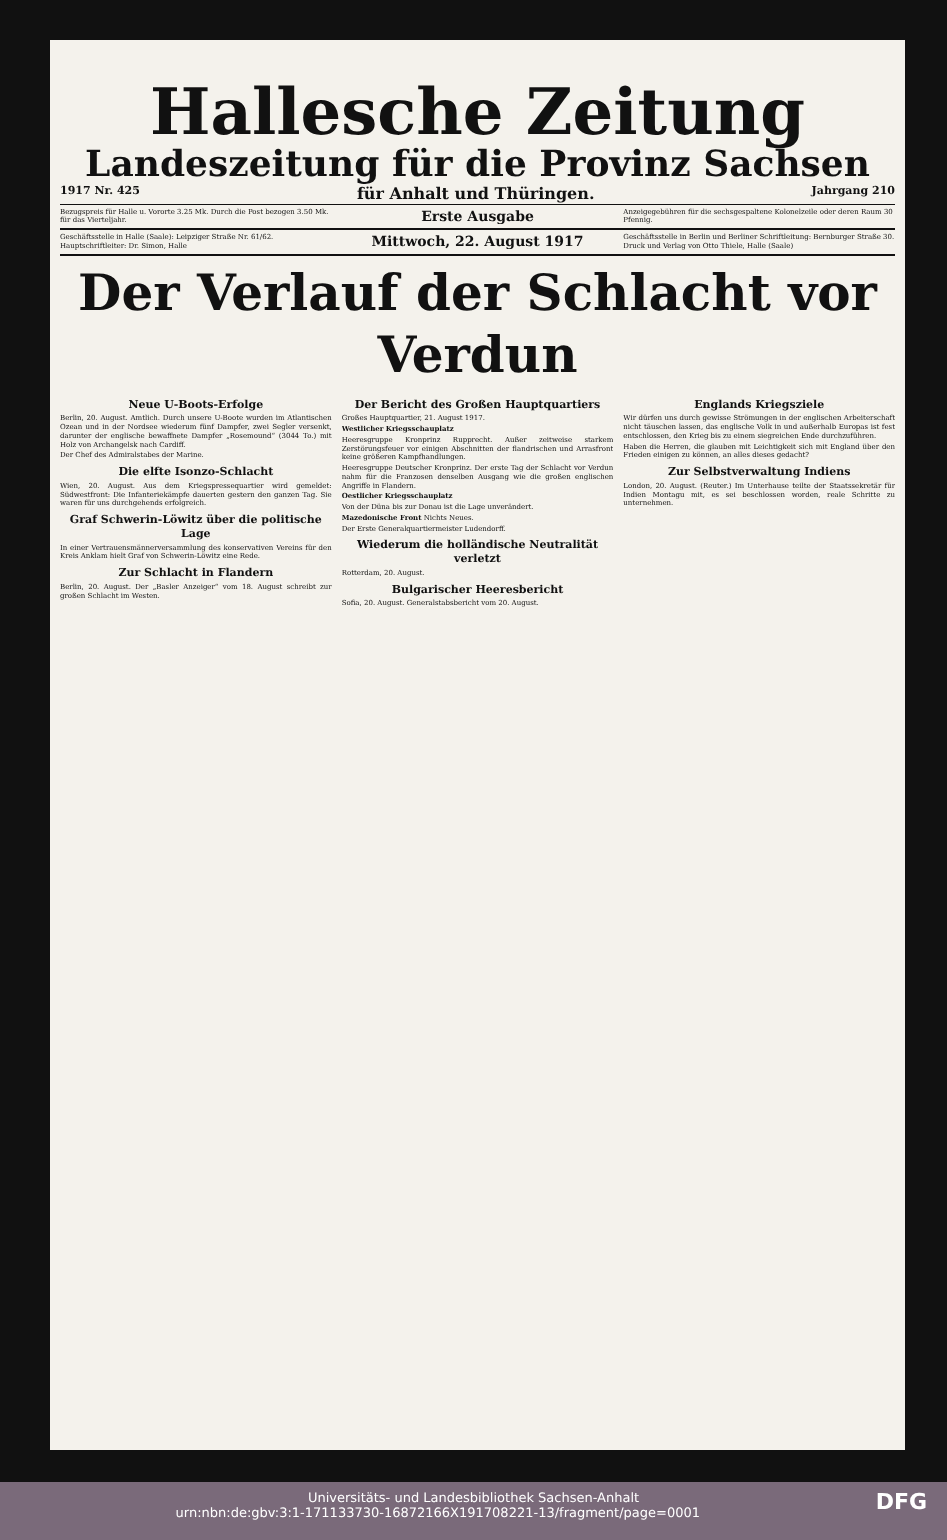Hallesche Zeitung
Landeszeitung für die Provinz Sachsen
1917 Nr. 425 für Anhalt und Thüringen. Jahrgang 210
Bezugspreis für Halle u. Vororte 3.25 Mk. Durch die Post bezogen 3.50 Mk. für das Vierteljahr.
Erste Ausgabe
Anzeigegebühren für die sechsgespaltene Kolonelzeile oder deren Raum 30 Pfennig.
Geschäftsstelle in Halle (Saale): Leipziger Straße Nr. 61/62. Hauptschriftleiter: Dr. Simon, Halle
Mittwoch, 22. August 1917
Geschäftsstelle in Berlin und Berliner Schriftleitung: Bernburger Straße 30. Druck und Verlag von Otto Thiele, Halle (Saale)
Der Verlauf der Schlacht vor Verdun
Neue U-Boots-Erfolge
Berlin, 20. August. Amtlich. Durch unsere U-Boote wurden im Atlantischen Ozean und in der Nordsee wiederum fünf Dampfer, zwei Segler versenkt, darunter der englische bewaffnete Dampfer „Rosemound“ (3044 To.) mit Holz von Archangelsk nach Cardiff.
Der Chef des Admiralstabes der Marine.
Die elfte Isonzo-Schlacht
Wien, 20. August. Aus dem Kriegspressequartier wird gemeldet: Südwestfront: Die Infanteriekämpfe dauerten gestern den ganzen Tag. Sie waren für uns durchgehends erfolgreich.
Graf Schwerin-Löwitz über die politische Lage
In einer Vertrauensmännerversammlung des konservativen Vereins für den Kreis Anklam hielt Graf von Schwerin-Löwitz eine Rede.
Zur Schlacht in Flandern
Berlin, 20. August. Der „Basler Anzeiger“ vom 18. August schreibt zur großen Schlacht im Westen.
Der Bericht des Großen Hauptquartiers
Großes Hauptquartier, 21. August 1917.
Westlicher Kriegsschauplatz
Heeresgruppe Kronprinz Rupprecht. Außer zeitweise starkem Zerstörungsfeuer vor einigen Abschnitten der flandrischen und Arrasfront keine größeren Kampfhandlungen.
Heeresgruppe Deutscher Kronprinz. Der erste Tag der Schlacht vor Verdun nahm für die Franzosen denselben Ausgang wie die großen englischen Angriffe in Flandern.
Oestlicher Kriegsschauplatz
Von der Düna bis zur Donau ist die Lage unverändert.
Mazedonische Front Nichts Neues.
Der Erste Generalquartiermeister Ludendorff.
Wiederum die holländische Neutralität verletzt
Rotterdam, 20. August.
Bulgarischer Heeresbericht
Sofia, 20. August. Generalstabsbericht vom 20. August.
Englands Kriegsziele
Wir dürfen uns durch gewisse Strömungen in der englischen Arbeiterschaft nicht täuschen lassen, das englische Volk in und außerhalb Europas ist fest entschlossen, den Krieg bis zu einem siegreichen Ende durchzuführen.
Haben die Herren, die glauben mit Leichtigkeit sich mit England über den Frieden einigen zu können, an alles dieses gedacht?
Zur Selbstverwaltung Indiens
London, 20. August. (Reuter.) Im Unterhause teilte der Staatssekretär für Indien Montagu mit, es sei beschlossen worden, reale Schritte zu unternehmen.
Universitäts- und Landesbibliothek Sachsen-Anhalt
urn:nbn:de:gbv:3:1-171133730-16872166X191708221-13/fragment/page=0001 DFG